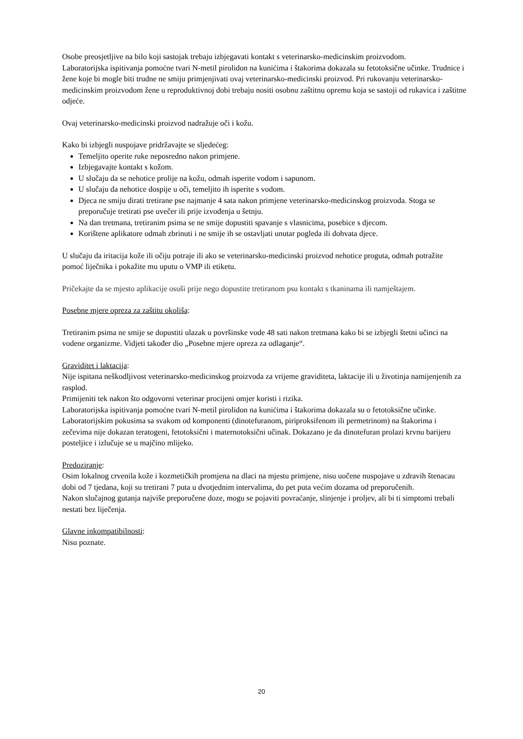Osobe preosjetljive na bilo koji sastojak trebaju izbjegavati kontakt s veterinarsko-medicinskim proizvodom.
Laboratorijska ispitivanja pomoćne tvari N-metil pirolidon na kunićima i štakorima dokazala su fetotoksične učinke. Trudnice i žene koje bi mogle biti trudne ne smiju primjenjivati ovaj veterinarsko-medicinski proizvod. Pri rukovanju veterinarsko-medicinskim proizvodom žene u reproduktivnoj dobi trebaju nositi osobnu zaštitnu opremu koja se sastoji od rukavica i zaštitne odjeće.
Ovaj veterinarsko-medicinski proizvod nadražuje oči i kožu.
Kako bi izbjegli nuspojave pridržavajte se sljedećeg:
Temeljito operite ruke neposredno nakon primjene.
Izbjegavajte kontakt s kožom.
U slučaju da se nehotice prolije na kožu, odmah isperite vodom i sapunom.
U slučaju da nehotice dospije u oči, temeljito ih isperite s vodom.
Djeca ne smiju dirati tretirane pse najmanje 4 sata nakon primjene veterinarsko-medicinskog proizvoda. Stoga se preporučuje tretirati pse uvečer ili prije izvođenja u šetnju.
Na dan tretmana, tretiranim psima se ne smije dopustiti spavanje s vlasnicima, posebice s djecom.
Korištene aplikatore odmah zbrinuti i ne smije ih se ostavljati unutar pogleda ili dohvata djece.
U slučaju da iritacija kože ili očiju potraje ili ako se veterinarsko-medicinski proizvod nehotice proguta, odmah potražite pomoć liječnika i pokažite mu uputu o VMP ili etiketu.
Pričekajte da se mjesto aplikacije osuši prije nego dopustite tretiranom psu kontakt s tkaninama ili namještajem.
Posebne mjere opreza za zaštitu okoliša:
Tretiranim psima ne smije se dopustiti ulazak u površinske vode 48 sati nakon tretmana kako bi se izbjegli štetni učinci na vodene organizme. Vidjeti također dio „Posebne mjere opreza za odlaganje“.
Graviditet i laktacija:
Nije ispitana neškodljivost veterinarsko-medicinskog proizvoda za vrijeme graviditeta, laktacije ili u životinja namijenjenih za rasplod.
Primijeniti tek nakon što odgovorni veterinar procijeni omjer koristi i rizika.
Laboratorijska ispitivanja pomoćne tvari N-metil pirolidon na kunićima i štakorima dokazala su o fetotoksične učinke.
Laboratorijskim pokusima sa svakom od komponenti (dinotefuranom, piriproksifenom ili permetrinom) na štakorima i zečevima nije dokazan teratogeni, fetotoksični i maternotoksični učinak. Dokazano je da dinotefuran prolazi krvnu barijeru posteljice i izlučuje se u majčino mlijeko.
Predoziranje:
Osim lokalnog crvenila kože i kozmetičkih promjena na dlaci na mjestu primjene, nisu uočene nuspojave u zdravih štenacau dobi od 7 tjedana, koji su tretirani 7 puta u dvotjednim intervalima, do pet puta većim dozama od preporučenih.
Nakon slučajnog gutanja najviše preporučene doze, mogu se pojaviti povraćanje, slinjenje i proljev, ali bi ti simptomi trebali nestati bez liječenja.
Glavne inkompatibilnosti:
Nisu poznate.
20